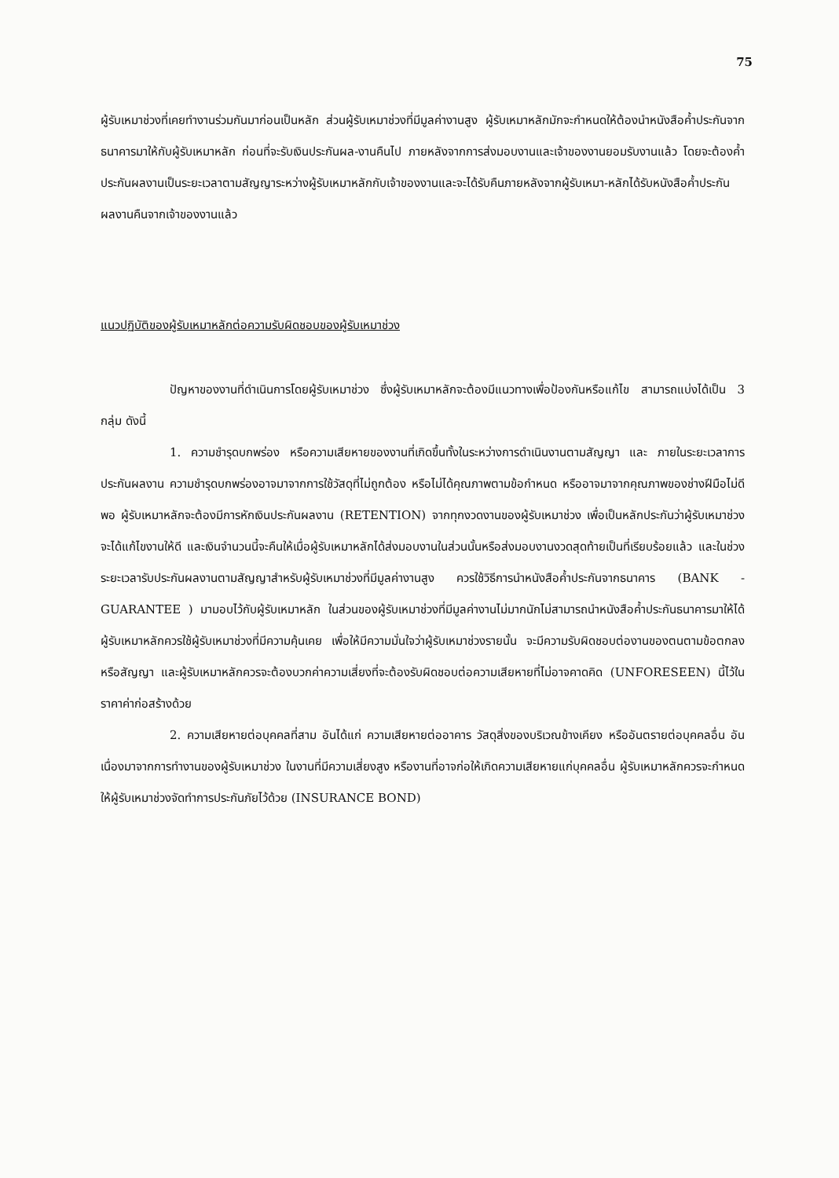75
ผู้รับเหมาช่วงที่เคยทำงานร่วมกันมาก่อนเป็นหลัก ส่วนผู้รับเหมาช่วงที่มีมูลค่างานสูง ผู้รับเหมาหลักมักจะกำหนดให้ต้องนำหนังสือค้ำประกันจากธนาคารมาให้กับผู้รับเหมาหลัก ก่อนที่จะรับเงินประกันผล-งานคืนไป ภายหลังจากการส่งมอบงานและเจ้าของงานยอมรับงานแล้ว โดยจะต้องค้ำประกันผลงานเป็นระยะเวลาตามสัญญาระหว่างผู้รับเหมาหลักกับเจ้าของงานและจะได้รับคืนภายหลังจากผู้รับเหมา-หลักได้รับหนังสือค้ำประกันผลงานคืนจากเจ้าของงานแล้ว
แนวปฏิบัติของผู้รับเหมาหลักต่อความรับผิดชอบของผู้รับเหมาช่วง
ปัญหาของงานที่ดำเนินการโดยผู้รับเหมาช่วง ซึ่งผู้รับเหมาหลักจะต้องมีแนวทางเพื่อป้องกันหรือแก้ไข สามารถแบ่งได้เป็น 3 กลุ่ม ดังนี้
1. ความชำรุดบกพร่อง หรือความเสียหายของงานที่เกิดขึ้นทั้งในระหว่างการดำเนินงานตามสัญญา และ ภายในระยะเวลาการประกันผลงาน ความชำรุดบกพร่องอาจมาจากการใช้วัสดุที่ไม่ถูกต้อง หรือไม่ได้คุณภาพตามข้อกำหนด หรืออาจมาจากคุณภาพของช่างฝีมือไม่ดีพอ ผู้รับเหมาหลักจะต้องมีการหักเงินประกันผลงาน (RETENTION) จากทุกงวดงานของผู้รับเหมาช่วง เพื่อเป็นหลักประกันว่าผู้รับเหมาช่วงจะได้แก้ไขงานให้ดี และเงินจำนวนนี้จะคืนให้เมื่อผู้รับเหมาหลักได้ส่งมอบงานในส่วนนั้นหรือส่งมอบงานงวดสุดท้ายเป็นที่เรียบร้อยแล้ว และในช่วงระยะเวลารับประกันผลงานตามสัญญาสำหรับผู้รับเหมาช่วงที่มีมูลค่างานสูง ควรใช้วิธีการนำหนังสือค้ำประกันจากธนาคาร (BANK - GUARANTEE ) มามอบไว้กับผู้รับเหมาหลัก ในส่วนของผู้รับเหมาช่วงที่มีมูลค่างานไม่มากนักไม่สามารถนำหนังสือค้ำประกันธนาคารมาให้ได้ ผู้รับเหมาหลักควรใช้ผู้รับเหมาช่วงที่มีความคุ้นเคย เพื่อให้มีความมั่นใจว่าผู้รับเหมาช่วงรายนั้น จะมีความรับผิดชอบต่องานของตนตามข้อตกลงหรือสัญญา และผู้รับเหมาหลักควรจะต้องบวกค่าความเสี่ยงที่จะต้องรับผิดชอบต่อความเสียหายที่ไม่อาจคาดคิด (UNFORESEEN) นี้ไว้ในราคาค่าก่อสร้างด้วย
2. ความเสียหายต่อบุคคลที่สาม อันได้แก่ ความเสียหายต่ออาคาร วัสดุสิ่งของบริเวณข้างเคียง หรืออันตรายต่อบุคคลอื่น อันเนื่องมาจากการทำงานของผู้รับเหมาช่วง ในงานที่มีความเสี่ยงสูง หรืองานที่อาจก่อให้เกิดความเสียหายแก่บุคคลอื่น ผู้รับเหมาหลักควรจะกำหนดให้ผู้รับเหมาช่วงจัดทำการประกันภัยไว้ด้วย (INSURANCE BOND)